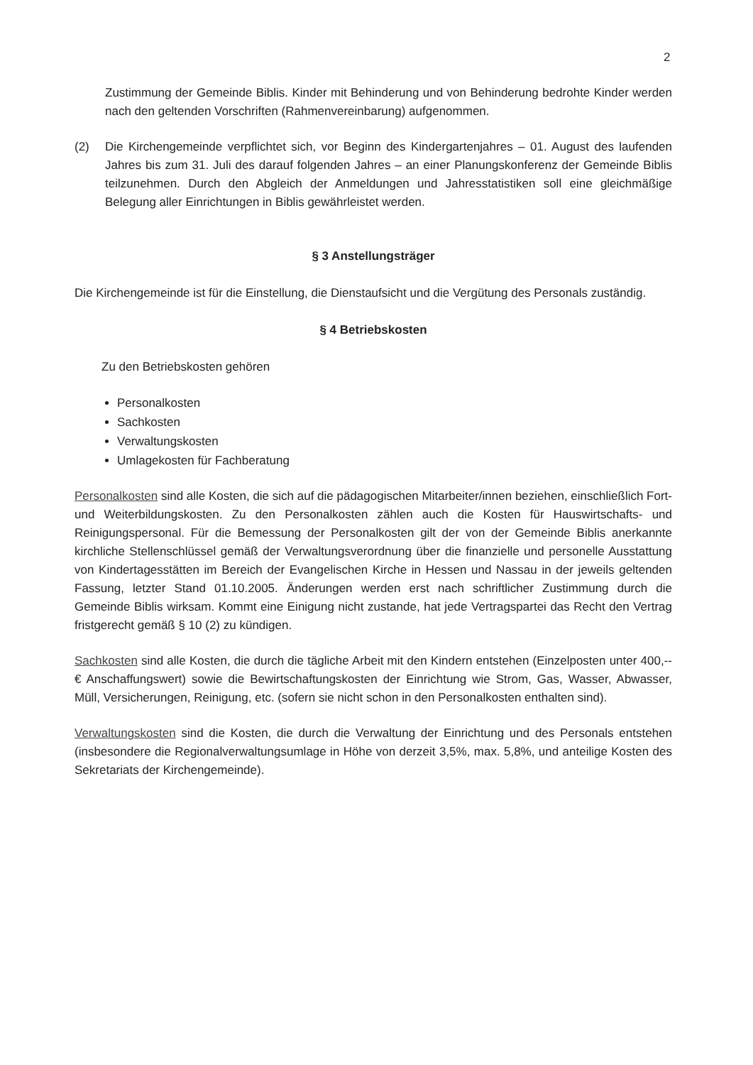2
Zustimmung der Gemeinde Biblis. Kinder mit Behinderung und von Behinderung bedrohte Kinder werden nach den geltenden Vorschriften (Rahmenvereinbarung) aufgenommen.
(2) Die Kirchengemeinde verpflichtet sich, vor Beginn des Kindergartenjahres – 01. August des laufenden Jahres bis zum 31. Juli des darauf folgenden Jahres – an einer Planungskonferenz der Gemeinde Biblis teilzunehmen. Durch den Abgleich der Anmeldungen und Jahresstatistiken soll eine gleichmäßige Belegung aller Einrichtungen in Biblis gewährleistet werden.
§ 3 Anstellungsträger
Die Kirchengemeinde ist für die Einstellung, die Dienstaufsicht und die Vergütung des Personals zuständig.
§ 4 Betriebskosten
Zu den Betriebskosten gehören
Personalkosten
Sachkosten
Verwaltungskosten
Umlagekosten für Fachberatung
Personalkosten sind alle Kosten, die sich auf die pädagogischen Mitarbeiter/innen beziehen, einschließlich Fort- und Weiterbildungskosten. Zu den Personalkosten zählen auch die Kosten für Hauswirtschafts- und Reinigungspersonal. Für die Bemessung der Personalkosten gilt der von der Gemeinde Biblis anerkannte kirchliche Stellenschlüssel gemäß der Verwaltungsverordnung über die finanzielle und personelle Ausstattung von Kindertagesstätten im Bereich der Evangelischen Kirche in Hessen und Nassau in der jeweils geltenden Fassung, letzter Stand 01.10.2005. Änderungen werden erst nach schriftlicher Zustimmung durch die Gemeinde Biblis wirksam. Kommt eine Einigung nicht zustande, hat jede Vertragspartei das Recht den Vertrag fristgerecht gemäß § 10 (2) zu kündigen.
Sachkosten sind alle Kosten, die durch die tägliche Arbeit mit den Kindern entstehen (Einzelposten unter 400,-- € Anschaffungswert) sowie die Bewirtschaftungskosten der Einrichtung wie Strom, Gas, Wasser, Abwasser, Müll, Versicherungen, Reinigung, etc. (sofern sie nicht schon in den Personalkosten enthalten sind).
Verwaltungskosten sind die Kosten, die durch die Verwaltung der Einrichtung und des Personals entstehen (insbesondere die Regionalverwaltungsumlage in Höhe von derzeit 3,5%, max. 5,8%, und anteilige Kosten des Sekretariats der Kirchengemeinde).